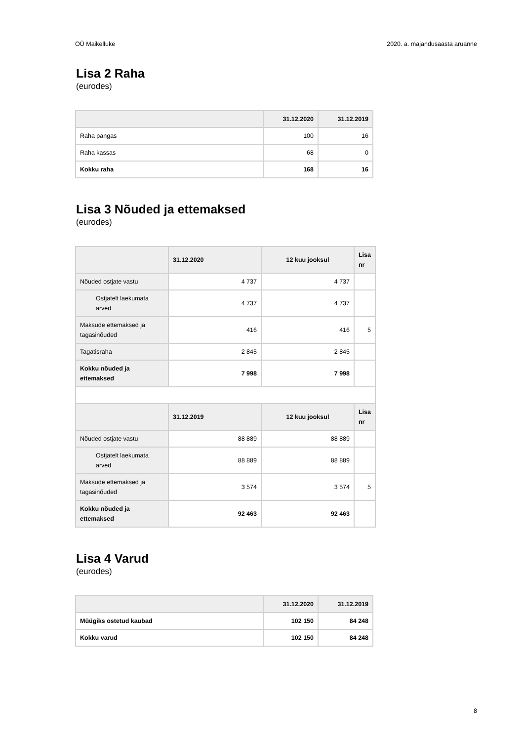OÜ Maikelluke 2020. a. majandusaasta aruanne
Lisa 2 Raha
(eurodes)
| | 31.12.2020 | 31.12.2019 |
| --- | --- | --- |
| Raha pangas | 100 | 16 |
| Raha kassas | 68 | 0 |
| Kokku raha | 168 | 16 |
Lisa 3 Nõuded ja ettemaksed
(eurodes)
| | 31.12.2020 | 12 kuu jooksul | Lisa nr |
| --- | --- | --- | --- |
| Nõuded ostjate vastu | 4 737 | 4 737 | |
| Ostjatelt laekumata arved | 4 737 | 4 737 | |
| Maksude ettemaksed ja tagasinõuded | 416 | 416 | 5 |
| Tagatisraha | 2 845 | 2 845 | |
| Kokku nõuded ja ettemaksed | 7 998 | 7 998 | |
| | 31.12.2019 | 12 kuu jooksul | Lisa nr |
| Nõuded ostjate vastu | 88 889 | 88 889 | |
| Ostjatelt laekumata arved | 88 889 | 88 889 | |
| Maksude ettemaksed ja tagasinõuded | 3 574 | 3 574 | 5 |
| Kokku nõuded ja ettemaksed | 92 463 | 92 463 | |
Lisa 4 Varud
(eurodes)
| | 31.12.2020 | 31.12.2019 |
| --- | --- | --- |
| Müügiks ostetud kaubad | 102 150 | 84 248 |
| Kokku varud | 102 150 | 84 248 |
8